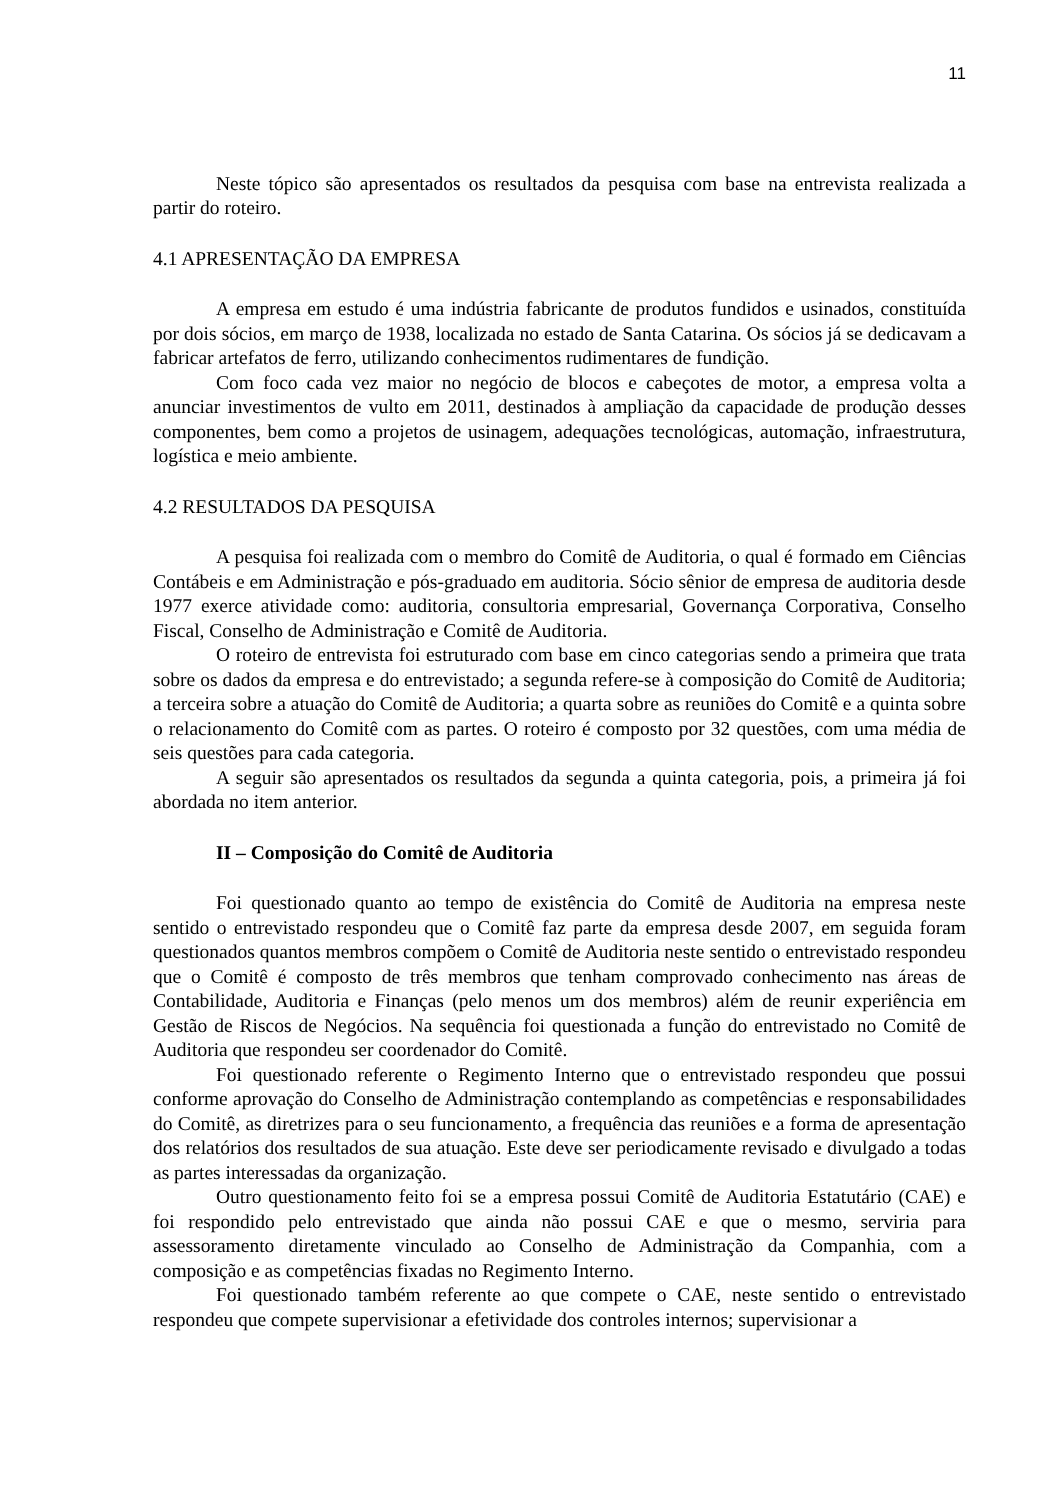11
Neste tópico são apresentados os resultados da pesquisa com base na entrevista realizada a partir do roteiro.
4.1 APRESENTAÇÃO DA EMPRESA
A empresa em estudo é uma indústria fabricante de produtos fundidos e usinados, constituída por dois sócios, em março de 1938, localizada no estado de Santa Catarina. Os sócios já se dedicavam a fabricar artefatos de ferro, utilizando conhecimentos rudimentares de fundição.
Com foco cada vez maior no negócio de blocos e cabeçotes de motor, a empresa volta a anunciar investimentos de vulto em 2011, destinados à ampliação da capacidade de produção desses componentes, bem como a projetos de usinagem, adequações tecnológicas, automação, infraestrutura, logística e meio ambiente.
4.2 RESULTADOS DA PESQUISA
A pesquisa foi realizada com o membro do Comitê de Auditoria, o qual é formado em Ciências Contábeis e em Administração e pós-graduado em auditoria. Sócio sênior de empresa de auditoria desde 1977 exerce atividade como: auditoria, consultoria empresarial, Governança Corporativa, Conselho Fiscal, Conselho de Administração e Comitê de Auditoria.
O roteiro de entrevista foi estruturado com base em cinco categorias sendo a primeira que trata sobre os dados da empresa e do entrevistado; a segunda refere-se à composição do Comitê de Auditoria; a terceira sobre a atuação do Comitê de Auditoria; a quarta sobre as reuniões do Comitê e a quinta sobre o relacionamento do Comitê com as partes. O roteiro é composto por 32 questões, com uma média de seis questões para cada categoria.
A seguir são apresentados os resultados da segunda a quinta categoria, pois, a primeira já foi abordada no item anterior.
II – Composição do Comitê de Auditoria
Foi questionado quanto ao tempo de existência do Comitê de Auditoria na empresa neste sentido o entrevistado respondeu que o Comitê faz parte da empresa desde 2007, em seguida foram questionados quantos membros compõem o Comitê de Auditoria neste sentido o entrevistado respondeu que o Comitê é composto de três membros que tenham comprovado conhecimento nas áreas de Contabilidade, Auditoria e Finanças (pelo menos um dos membros) além de reunir experiência em Gestão de Riscos de Negócios. Na sequência foi questionada a função do entrevistado no Comitê de Auditoria que respondeu ser coordenador do Comitê.
Foi questionado referente o Regimento Interno que o entrevistado respondeu que possui conforme aprovação do Conselho de Administração contemplando as competências e responsabilidades do Comitê, as diretrizes para o seu funcionamento, a frequência das reuniões e a forma de apresentação dos relatórios dos resultados de sua atuação. Este deve ser periodicamente revisado e divulgado a todas as partes interessadas da organização.
Outro questionamento feito foi se a empresa possui Comitê de Auditoria Estatutário (CAE) e foi respondido pelo entrevistado que ainda não possui CAE e que o mesmo, serviria para assessoramento diretamente vinculado ao Conselho de Administração da Companhia, com a composição e as competências fixadas no Regimento Interno.
Foi questionado também referente ao que compete o CAE, neste sentido o entrevistado respondeu que compete supervisionar a efetividade dos controles internos; supervisionar a